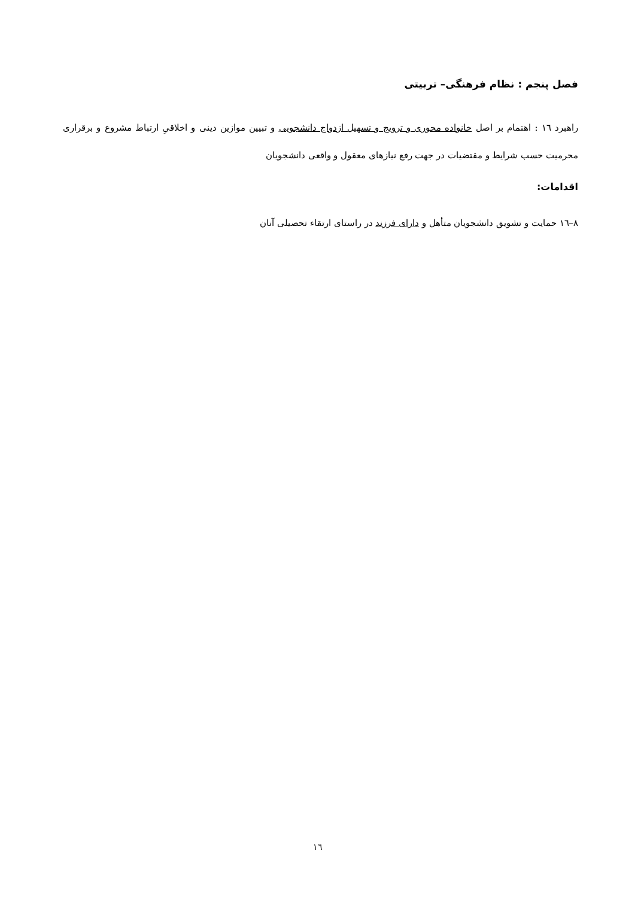فصل پنجم : نظام فرهنگی– تربیتی
راهبرد ١٦ : اهتمام بر اصل خانواده محوری و ترویج و تسهیل ازدواج دانشجویی و تبیین موازین دینی و اخلاقیِ ارتباط مشروع و برقراری محرمیت حسب شرایط و مقتضیات در جهت رفع نیازهای معقول و واقعی دانشجویان
اقدامات:
٨–١٦ حمایت و تشویق دانشجویان متأهل و دارای فرزند در راستای ارتقاء تحصیلی آنان
١٦